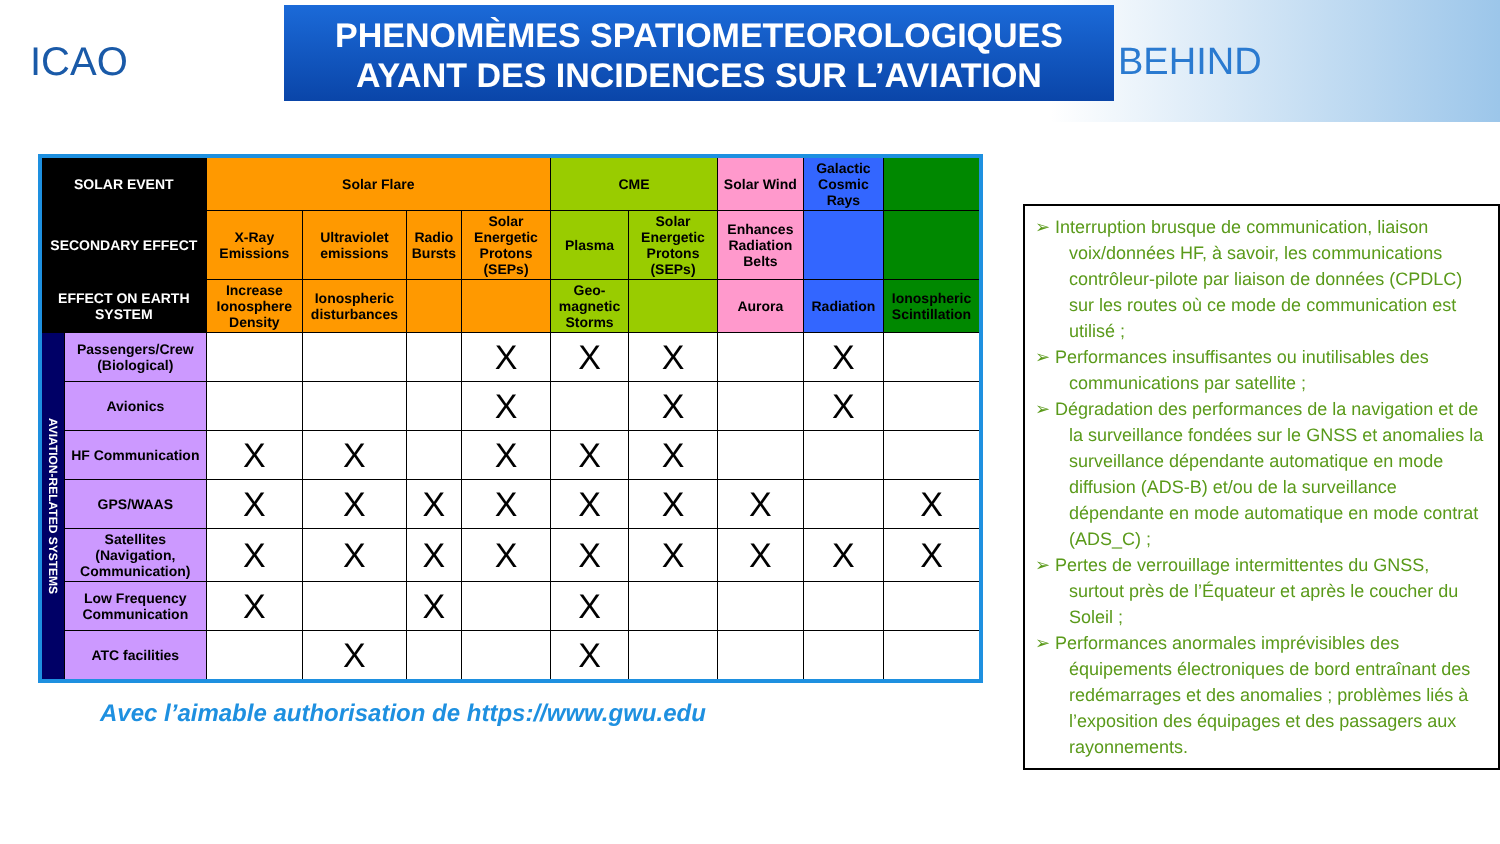ICAO
PHENOMÈMES SPATIOMETEOROLOGIQUES
AYANT DES INCIDENCES SUR L’AVIATION
BEHIND
| SOLAR EVENT | | Solar Flare | | | | CME | | Solar Wind | Galactic Cosmic Rays | |
| --- | --- | --- | --- | --- | --- | --- | --- | --- | --- | --- |
| SECONDARY EFFECT | | X-Ray Emissions | Ultraviolet emissions | Radio Bursts | Solar Energetic Protons (SEPs) | Plasma | Solar Energetic Protons (SEPs) | Enhances Radiation Belts | | |
| EFFECT ON EARTH SYSTEM | | Increase Ionosphere Density | Ionospheric disturbances | | | Geo-magnetic Storms | | Aurora | Radiation | Ionospheric Scintillation |
| AVIATION-RELATED SYSTEMS | Passengers/Crew (Biological) | | | | X | X | X | | X | |
| | Avionics | | | | X | | X | | X | |
| | HF Communication | X | X | | X | X | X | | | |
| | GPS/WAAS | X | X | X | X | X | X | X | | X |
| | Satellites (Navigation, Communication) | X | X | X | X | X | X | X | X | X |
| | Low Frequency Communication | X | | X | | X | | | | |
| | ATC facilities | | X | | | X | | | | |
Avec l’aimable authorisation de https://www.gwu.edu
➢ Interruption brusque de communication, liaison voix/données HF, à savoir, les communications contrôleur-pilote par liaison de données (CPDLC) sur les routes où ce mode de communication est utilisé ;
➢ Performances insuffisantes ou inutilisables des communications par satellite ;
➢ Dégradation des performances de la navigation et de la surveillance fondées sur le GNSS et anomalies la surveillance dépendante automatique en mode diffusion (ADS-B) et/ou de la surveillance dépendante en mode automatique en mode contrat (ADS_C) ;
➢ Pertes de verrouillage intermittentes du GNSS, surtout près de l’Équateur et après le coucher du Soleil ;
➢ Performances anormales imprévisibles des équipements électroniques de bord entraînant des redémarrages et des anomalies ; problèmes liés à l’exposition des équipages et des passagers aux rayonnements.